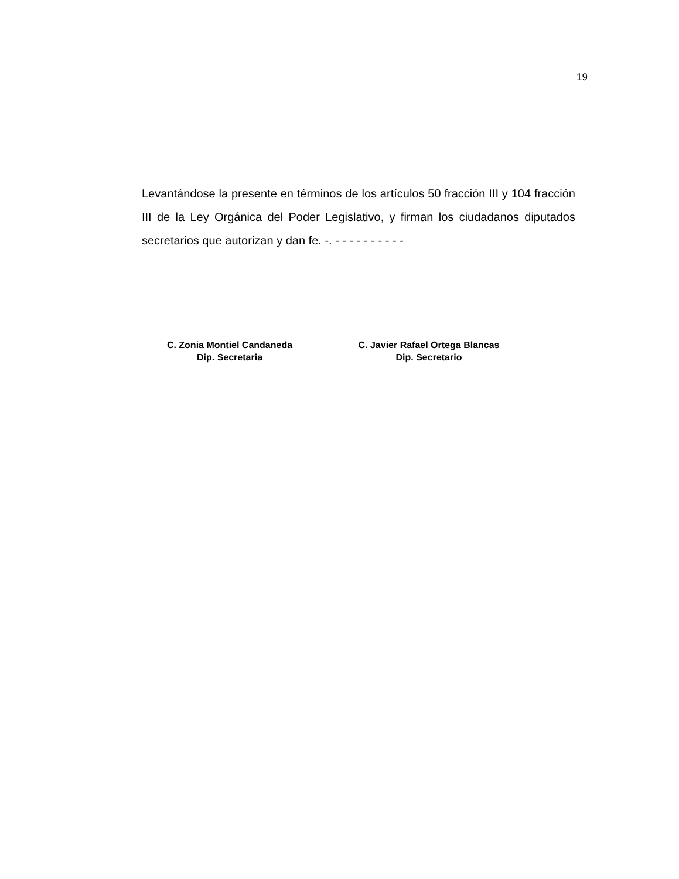19
Levantándose la presente en términos de los artículos 50 fracción III y 104 fracción III de la Ley Orgánica del Poder Legislativo, y firman los ciudadanos diputados secretarios que autorizan y dan fe. -. - - - - - - - - - -
C. Zonia Montiel Candaneda
Dip. Secretaria
C. Javier Rafael Ortega Blancas
Dip. Secretario